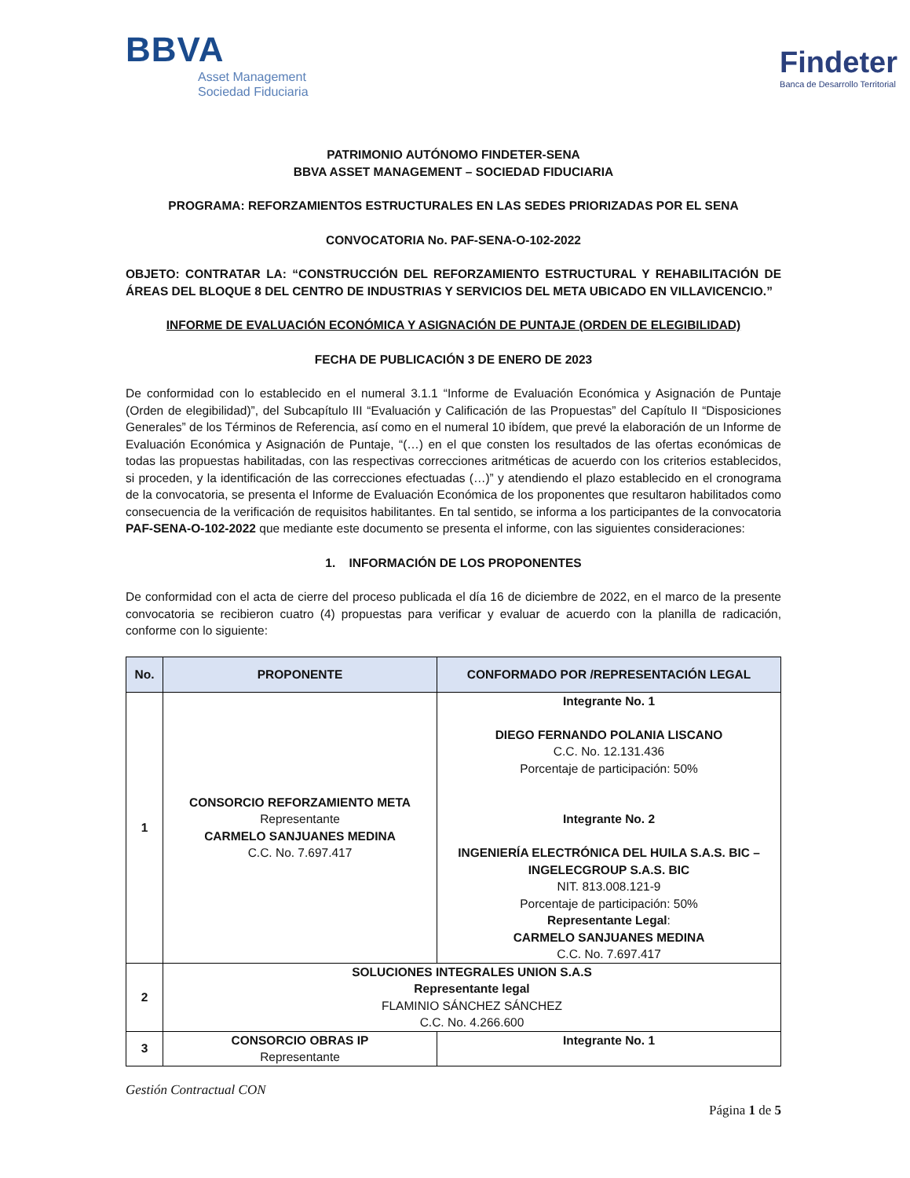BBVA
Asset Management
Sociedad Fiduciaria
Findeter
Banca de Desarrollo Territorial
PATRIMONIO AUTÓNOMO FINDETER-SENA
BBVA ASSET MANAGEMENT – SOCIEDAD FIDUCIARIA
PROGRAMA: REFORZAMIENTOS ESTRUCTURALES EN LAS SEDES PRIORIZADAS POR EL SENA
CONVOCATORIA No. PAF-SENA-O-102-2022
OBJETO: CONTRATAR LA: “CONSTRUCCIÓN DEL REFORZAMIENTO ESTRUCTURAL Y REHABILITACIÓN DE ÁREAS DEL BLOQUE 8 DEL CENTRO DE INDUSTRIAS Y SERVICIOS DEL META UBICADO EN VILLAVICENCIO.”
INFORME DE EVALUACIÓN ECONÓMICA Y ASIGNACIÓN DE PUNTAJE (ORDEN DE ELEGIBILIDAD)
FECHA DE PUBLICACIÓN 3 DE ENERO DE 2023
De conformidad con lo establecido en el numeral 3.1.1 “Informe de Evaluación Económica y Asignación de Puntaje (Orden de elegibilidad)”, del Subcapítulo III “Evaluación y Calificación de las Propuestas” del Capítulo II “Disposiciones Generales” de los Términos de Referencia, así como en el numeral 10 ibídem, que prevé la elaboración de un Informe de Evaluación Económica y Asignación de Puntaje, “(…) en el que consten los resultados de las ofertas económicas de todas las propuestas habilitadas, con las respectivas correcciones aritméticas de acuerdo con los criterios establecidos, si proceden, y la identificación de las correcciones efectuadas (…)” y atendiendo el plazo establecido en el cronograma de la convocatoria, se presenta el Informe de Evaluación Económica de los proponentes que resultaron habilitados como consecuencia de la verificación de requisitos habilitantes. En tal sentido, se informa a los participantes de la convocatoria PAF-SENA-O-102-2022 que mediante este documento se presenta el informe, con las siguientes consideraciones:
1. INFORMACIÓN DE LOS PROPONENTES
De conformidad con el acta de cierre del proceso publicada el día 16 de diciembre de 2022, en el marco de la presente convocatoria se recibieron cuatro (4) propuestas para verificar y evaluar de acuerdo con la planilla de radicación, conforme con lo siguiente:
| No. | PROPONENTE | CONFORMADO POR /REPRESENTACIÓN LEGAL |
| --- | --- | --- |
| 1 | CONSORCIO REFORZAMIENTO META Representante CARMELO SANJUANES MEDINA C.C. No. 7.697.417 | Integrante No. 1 DIEGO FERNANDO POLANIA LISCANO C.C. No. 12.131.436 Porcentaje de participación: 50% Integrante No. 2 INGENIERÍA ELECTRÓNICA DEL HUILA S.A.S. BIC – INGELECGROUP S.A.S. BIC NIT. 813.008.121-9 Porcentaje de participación: 50% Representante Legal : CARMELO SANJUANES MEDINA C.C. No. 7.697.417 |
| 2 | SOLUCIONES INTEGRALES UNION S.A.S Representante legal FLAMINIO SÁNCHEZ SÁNCHEZ C.C. No. 4.266.600 | |
| 3 | CONSORCIO OBRAS IP Representante | Integrante No. 1 |
Gestión Contractual CON
Página 1 de 5